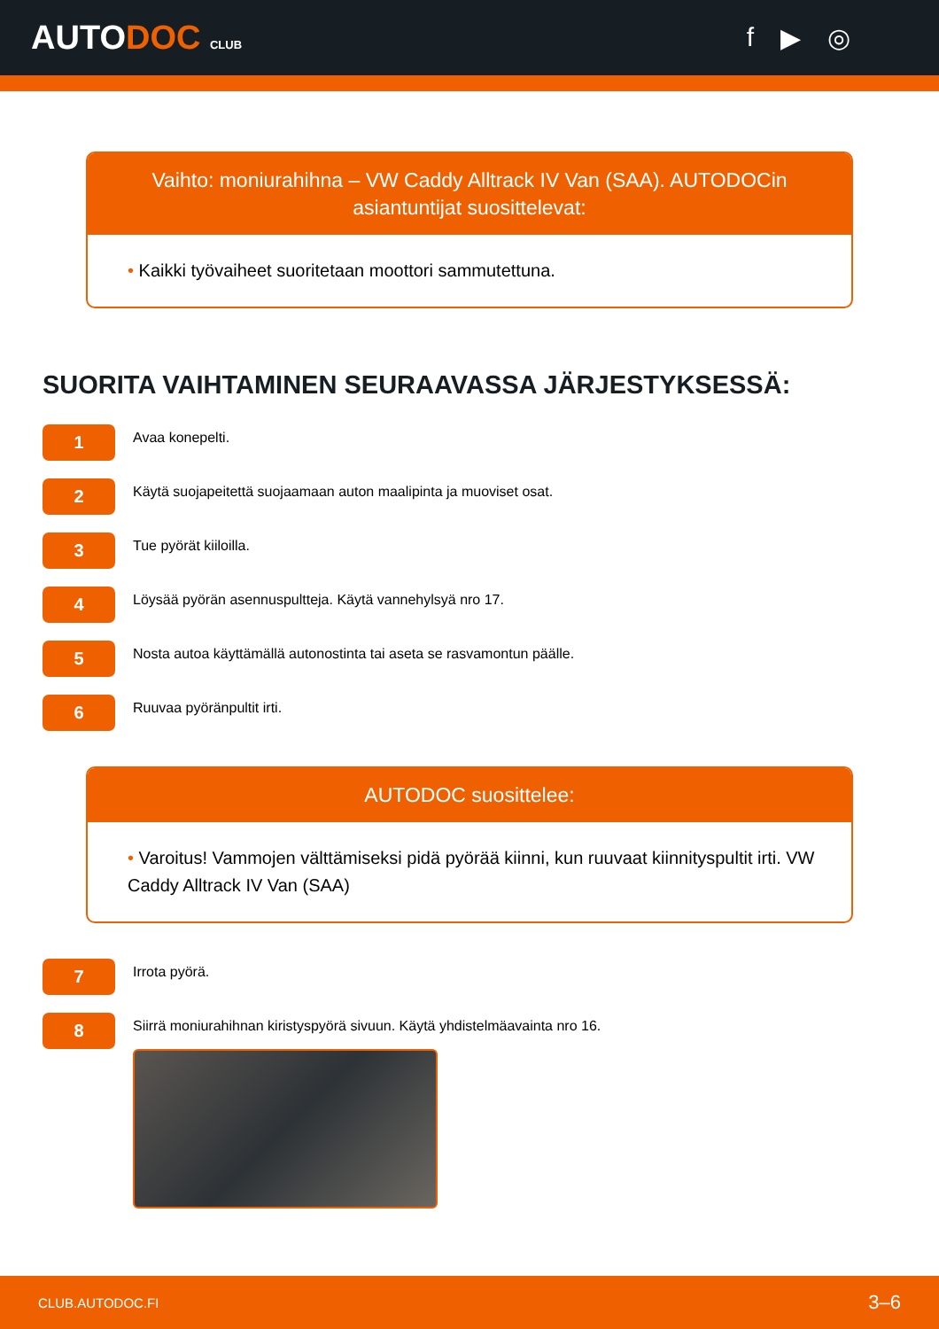AUTODOC CLUB
f ▶ ◎
Vaihto: moniurahihna – VW Caddy Alltrack IV Van (SAA). AUTODOCin asiantuntijat suosittelevat:
• Kaikki työvaiheet suoritetaan moottori sammutettuna.
SUORITA VAIHTAMINEN SEURAAVASSA JÄRJESTYKSESSÄ:
1
Avaa konepelti.
2
Käytä suojapeitettä suojaamaan auton maalipinta ja muoviset osat.
3
Tue pyörät kiiloilla.
4
Löysää pyörän asennuspultteja. Käytä vannehylsyä nro 17.
5
Nosta autoa käyttämällä autonostinta tai aseta se rasvamontun päälle.
6
Ruuvaa pyöränpultit irti.
AUTODOC suosittelee:
• Varoitus! Vammojen välttämiseksi pidä pyörää kiinni, kun ruuvaat kiinnityspultit irti. VW Caddy Alltrack IV Van (SAA)
7
Irrota pyörä.
8
Siirrä moniurahihnan kiristyspyörä sivuun. Käytä yhdistelmäavainta nro 16.
CLUB.AUTODOC.FI 3–6